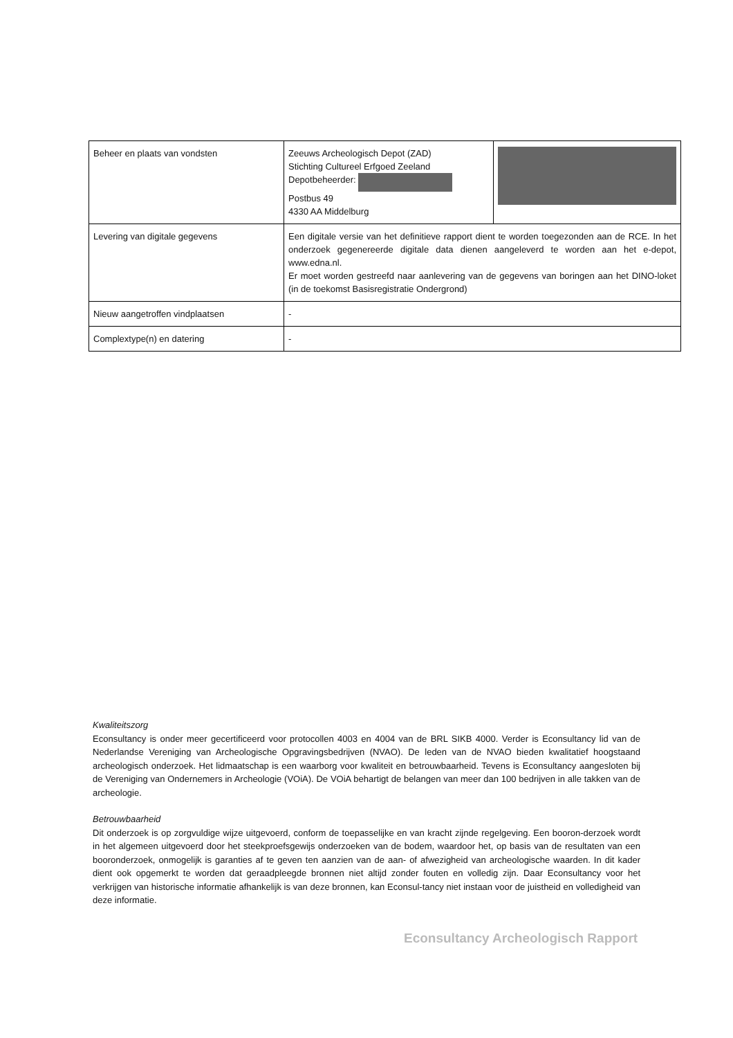| Beheer en plaats van vondsten | Zeeuws Archeologisch Depot (ZAD) Stichting Cultureel Erfgoed Zeeland Depotbeheerder: Postbus 49 4330 AA Middelburg | |
| Levering van digitale gegevens | Een digitale versie van het definitieve rapport dient te worden toegezonden aan de RCE. In het onderzoek gegenereerde digitale data dienen aangeleverd te worden aan het e-depot, www.edna.nl. Er moet worden gestreefd naar aanlevering van de gegevens van boringen aan het DINO-loket (in de toekomst Basisregistratie Ondergrond) | |
| Nieuw aangetroffen vindplaatsen | - | |
| Complextype(n) en datering | - | |
Kwaliteitszorg
Econsultancy is onder meer gecertificeerd voor protocollen 4003 en 4004 van de BRL SIKB 4000. Verder is Econsultancy lid van de Nederlandse Vereniging van Archeologische Opgravingsbedrijven (NVAO). De leden van de NVAO bieden kwalitatief hoogstaand archeologisch onderzoek. Het lidmaatschap is een waarborg voor kwaliteit en betrouwbaarheid. Tevens is Econsultancy aangesloten bij de Vereniging van Ondernemers in Archeologie (VOiA). De VOiA behartigt de belangen van meer dan 100 bedrijven in alle takken van de archeologie.
Betrouwbaarheid
Dit onderzoek is op zorgvuldige wijze uitgevoerd, conform de toepasselijke en van kracht zijnde regelgeving. Een booron-derzoek wordt in het algemeen uitgevoerd door het steekproefsgewijs onderzoeken van de bodem, waardoor het, op basis van de resultaten van een booronderzoek, onmogelijk is garanties af te geven ten aanzien van de aan- of afwezigheid van archeologische waarden. In dit kader dient ook opgemerkt te worden dat geraadpleegde bronnen niet altijd zonder fouten en volledig zijn. Daar Econsultancy voor het verkrijgen van historische informatie afhankelijk is van deze bronnen, kan Econsul-tancy niet instaan voor de juistheid en volledigheid van deze informatie.
Econsultancy Archeologisch Rapport